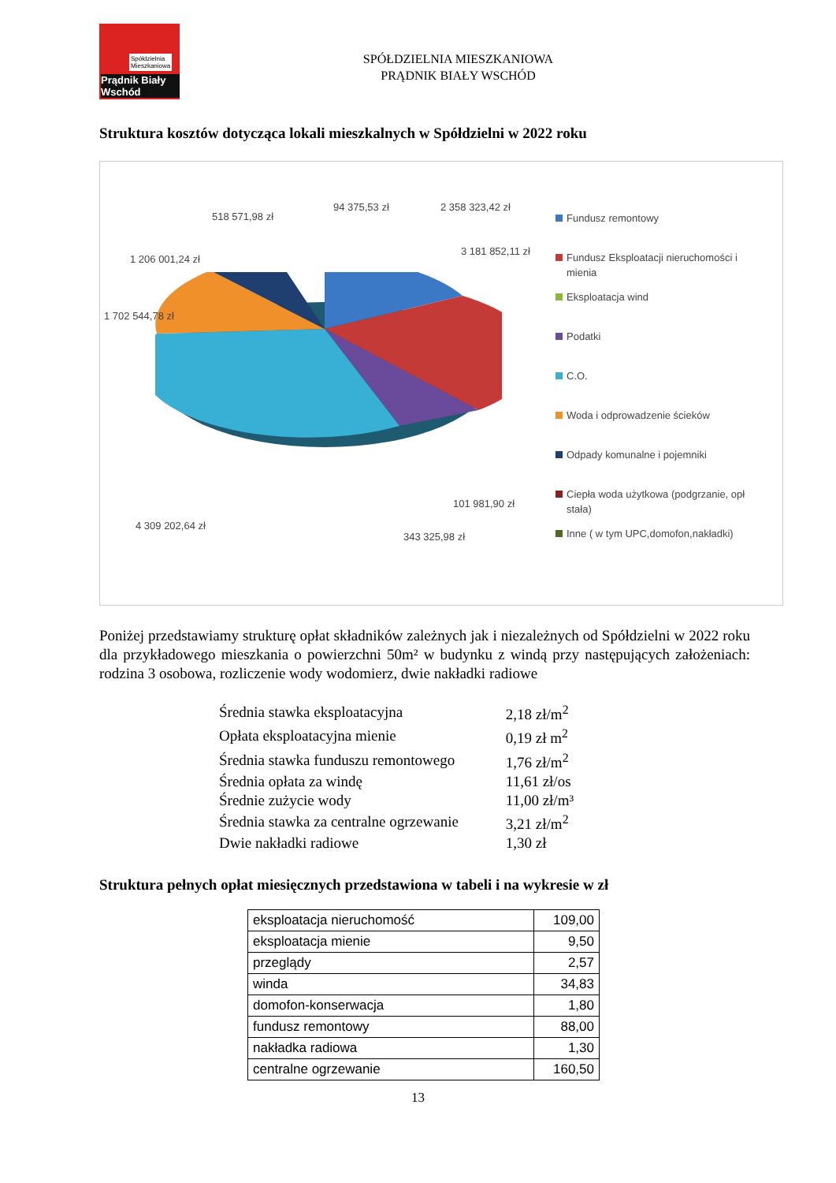Spółdzielnia
Mieszkaniowa
Prądnik Biały Wschód
SPÓŁDZIELNIA MIESZKANIOWA
PRĄDNIK BIAŁY WSCHÓD
Struktura kosztów dotycząca lokali mieszkalnych w Spółdzielni w 2022 roku
518 571,98 zł
94 375,53 zł 2 358 323,42 zł
3 181 852,11 zł
1 206 001,24 zł
1 702 544,78 zł
101 981,90 zł
4 309 202,64 zł
343 325,98 zł
Fundusz remontowy
Fundusz Eksploatacji nieruchomości i mienia
Eksploatacja wind
Podatki
C.O.
Woda i odprowadzenie ścieków
Odpady komunalne i pojemniki
Ciepła woda użytkowa (podgrzanie, opł stała)
Inne ( w tym UPC,domofon,nakładki)
Poniżej przedstawiamy strukturę opłat składników zależnych jak i niezależnych od Spółdzielni w 2022 roku dla przykładowego mieszkania o powierzchni 50m² w budynku z windą przy następujących założeniach: rodzina 3 osobowa, rozliczenie wody wodomierz, dwie nakładki radiowe
| Średnia stawka eksploatacyjna | 2,18 zł/m<sup>2</sup> |
| Opłata eksploatacyjna mienie | 0,19 zł m<sup>2</sup> |
| Średnia stawka funduszu remontowego | 1,76 zł/m<sup>2</sup> |
| Średnia opłata za windę | 11,61 zł/os |
| Średnie zużycie wody | 11,00 zł/m³ |
| Średnia stawka za centralne ogrzewanie | 3,21 zł/m<sup>2</sup> |
| Dwie nakładki radiowe | 1,30 zł |
Struktura pełnych opłat miesięcznych przedstawiona w tabeli i na wykresie w zł
| eksploatacja nieruchomość | 109,00 |
| eksploatacja mienie | 9,50 |
| przeglądy | 2,57 |
| winda | 34,83 |
| domofon-konserwacja | 1,80 |
| fundusz remontowy | 88,00 |
| nakładka radiowa | 1,30 |
| centralne ogrzewanie | 160,50 |
13